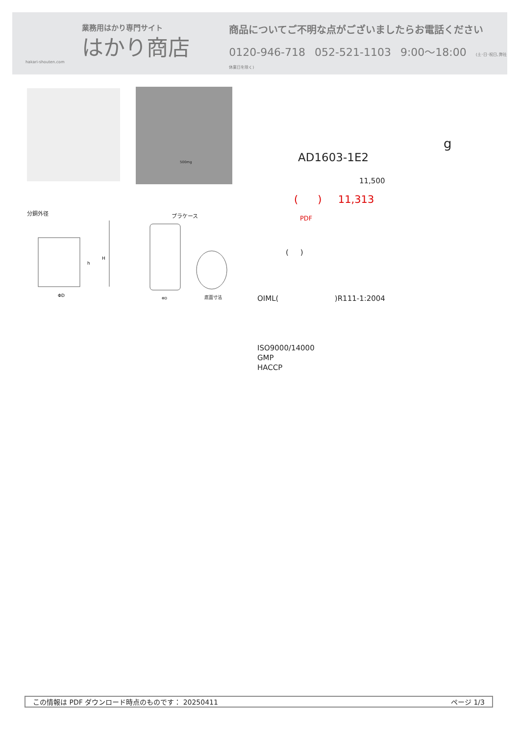業務用はかり専門サイト
はかり商店
hakari-shouten.com
商品についてご不明な点がございましたらお電話ください
0120-946-718 052-521-1103 9:00〜18:00 (土･日･祝日､弊社休業日を除く)
500mg
分銅外径
ΦD
h
H
プラケース
ΦD
底面寸法
g
AD1603-1E2
11,500
( ) 11,313
PDF
( )
OIML( )R111-1:2004
ISO9000/14000
GMP
HACCP
この情報は PDF ダウンロード時点のものです： 20250411 ページ 1/3